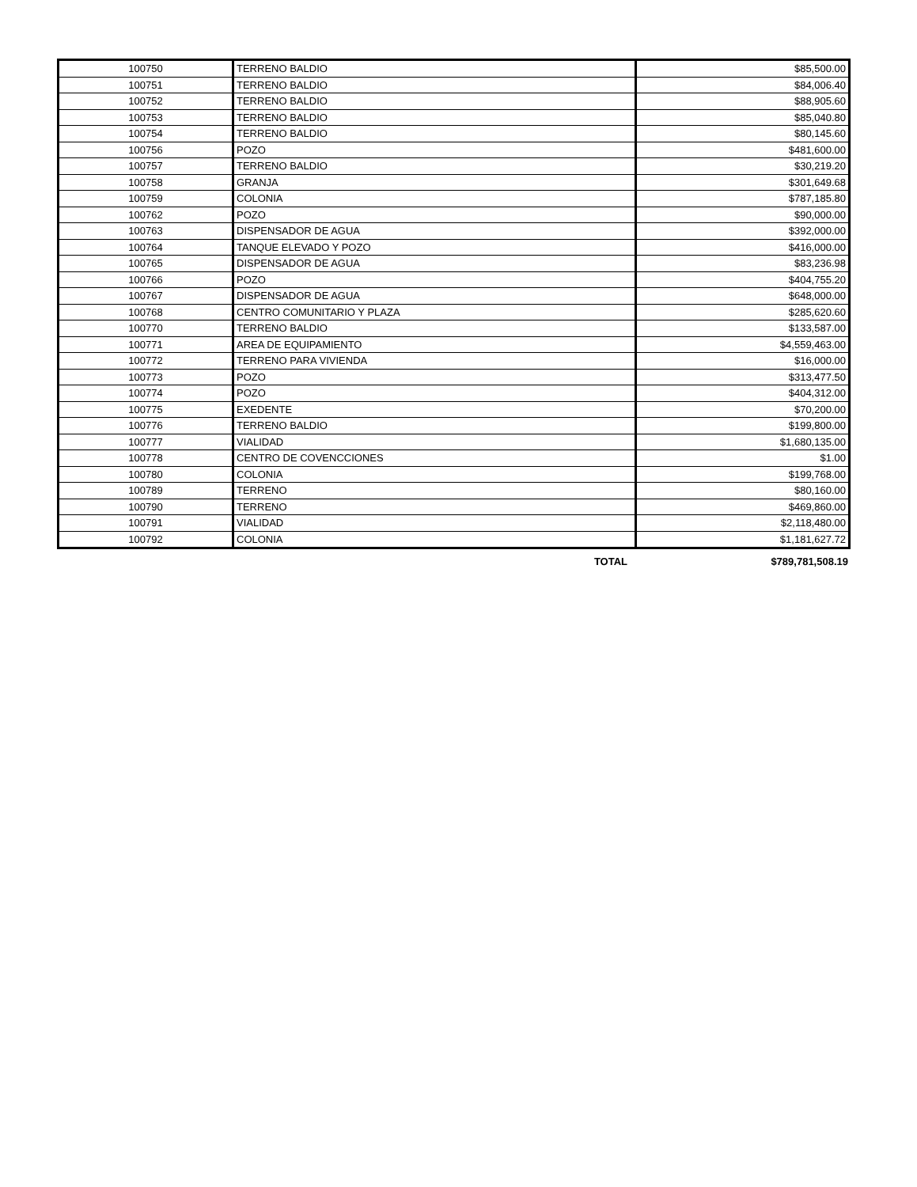| 100750 | TERRENO BALDIO | $85,500.00 |
| 100751 | TERRENO BALDIO | $84,006.40 |
| 100752 | TERRENO BALDIO | $88,905.60 |
| 100753 | TERRENO BALDIO | $85,040.80 |
| 100754 | TERRENO BALDIO | $80,145.60 |
| 100756 | POZO | $481,600.00 |
| 100757 | TERRENO BALDIO | $30,219.20 |
| 100758 | GRANJA | $301,649.68 |
| 100759 | COLONIA | $787,185.80 |
| 100762 | POZO | $90,000.00 |
| 100763 | DISPENSADOR DE AGUA | $392,000.00 |
| 100764 | TANQUE ELEVADO Y POZO | $416,000.00 |
| 100765 | DISPENSADOR DE AGUA | $83,236.98 |
| 100766 | POZO | $404,755.20 |
| 100767 | DISPENSADOR DE AGUA | $648,000.00 |
| 100768 | CENTRO COMUNITARIO Y PLAZA | $285,620.60 |
| 100770 | TERRENO BALDIO | $133,587.00 |
| 100771 | AREA DE EQUIPAMIENTO | $4,559,463.00 |
| 100772 | TERRENO PARA VIVIENDA | $16,000.00 |
| 100773 | POZO | $313,477.50 |
| 100774 | POZO | $404,312.00 |
| 100775 | EXEDENTE | $70,200.00 |
| 100776 | TERRENO BALDIO | $199,800.00 |
| 100777 | VIALIDAD | $1,680,135.00 |
| 100778 | CENTRO DE COVENCCIONES | $1.00 |
| 100780 | COLONIA | $199,768.00 |
| 100789 | TERRENO | $80,160.00 |
| 100790 | TERRENO | $469,860.00 |
| 100791 | VIALIDAD | $2,118,480.00 |
| 100792 | COLONIA | $1,181,627.72 |
| | TOTAL | $789,781,508.19 |